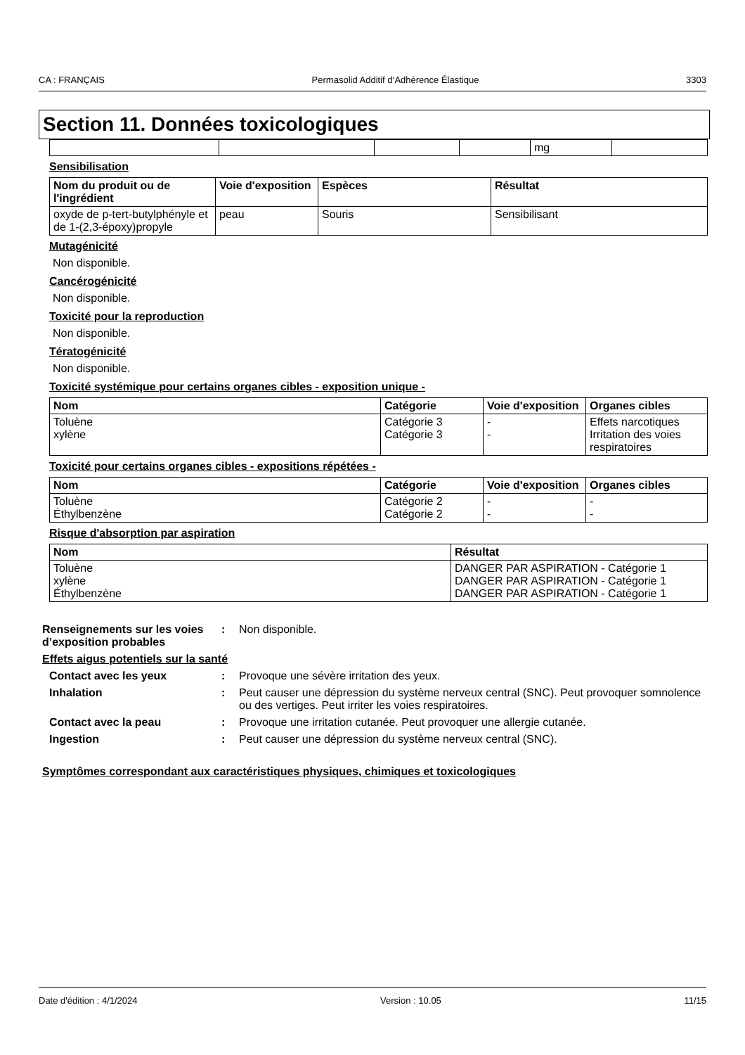CA : FRANÇAIS Permasolid Additif d‘Adhérence Élastique 3303
Section 11. Données toxicologiques
| | | | | mg | |
Sensibilisation
| Nom du produit ou de l'ingrédient | Voie d'exposition | Espèces | Résultat |
| --- | --- | --- | --- |
| oxyde de p-tert-butylphényle et de 1-(2,3-époxy)propyle | peau | Souris | Sensibilisant |
Mutagénicité
Non disponible.
Cancérogénicité
Non disponible.
Toxicité pour la reproduction
Non disponible.
Tératogénicité
Non disponible.
Toxicité systémique pour certains organes cibles - exposition unique -
| Nom | Catégorie | Voie d'exposition | Organes cibles |
| --- | --- | --- | --- |
| Toluène xylène | Catégorie 3 Catégorie 3 | - - | Effets narcotiques Irritation des voies respiratoires |
Toxicité pour certains organes cibles - expositions répétées -
| Nom | Catégorie | Voie d'exposition | Organes cibles |
| --- | --- | --- | --- |
| Toluène Éthylbenzène | Catégorie 2 Catégorie 2 | - - | - - |
Risque d'absorption par aspiration
| Nom | Résultat |
| --- | --- |
| Toluène xylène Éthylbenzène | DANGER PAR ASPIRATION - Catégorie 1 DANGER PAR ASPIRATION - Catégorie 1 DANGER PAR ASPIRATION - Catégorie 1 |
Renseignements sur les voies d’exposition probables
: Non disponible.
Effets aigus potentiels sur la santé
Contact avec les yeux : Provoque une sévère irritation des yeux.
Inhalation : Peut causer une dépression du système nerveux central (SNC). Peut provoquer somnolence ou des vertiges. Peut irriter les voies respiratoires.
Contact avec la peau : Provoque une irritation cutanée. Peut provoquer une allergie cutanée.
Ingestion : Peut causer une dépression du système nerveux central (SNC).
Symptômes correspondant aux caractéristiques physiques, chimiques et toxicologiques
Date d'édition : 4/1/2024 Version : 10.05 11/15